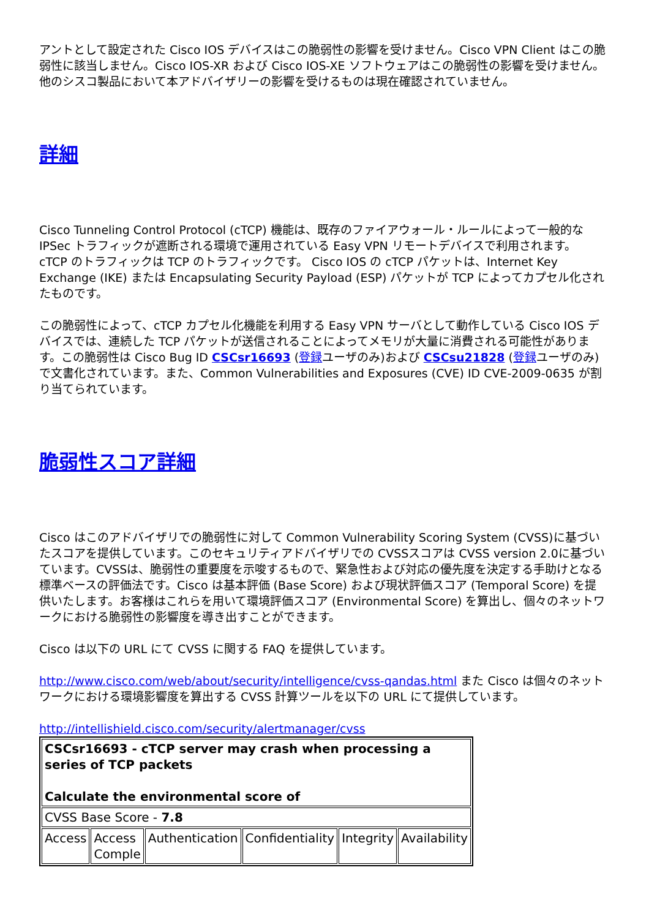アントとして設定された Cisco IOS デバイスはこの脆弱性の影響を受けません。Cisco VPN Client はこの脆弱性に該当しません。Cisco IOS-XR および Cisco IOS-XE ソフトウェアはこの脆弱性の影響を受けません。他のシスコ製品において本アドバイザリーの影響を受けるものは現在確認されていません。
詳細
Cisco Tunneling Control Protocol (cTCP) 機能は、既存のファイアウォール・ルールによって一般的な IPSec トラフィックが遮断される環境で運用されている Easy VPN リモートデバイスで利用されます。 cTCP のトラフィックは TCP のトラフィックです。 Cisco IOS の cTCP パケットは、Internet Key Exchange (IKE) または Encapsulating Security Payload (ESP) パケットが TCP によってカプセル化されたものです。
この脆弱性によって、cTCP カプセル化機能を利用する Easy VPN サーバとして動作している Cisco IOS デバイスでは、連続した TCP パケットが送信されることによってメモリが大量に消費される可能性があります。この脆弱性は Cisco Bug ID CSCsr16693 (登録ユーザのみ)および CSCsu21828 (登録ユーザのみ)で文書化されています。また、Common Vulnerabilities and Exposures (CVE) ID CVE-2009-0635 が割り当てられています。
脆弱性スコア詳細
Cisco はこのアドバイザリでの脆弱性に対して Common Vulnerability Scoring System (CVSS)に基づいたスコアを提供しています。このセキュリティアドバイザリでの CVSSスコアは CVSS version 2.0に基づいています。CVSSは、脆弱性の重要度を示唆するもので、緊急性および対応の優先度を決定する手助けとなる標準ベースの評価法です。Cisco は基本評価 (Base Score) および現状評価スコア (Temporal Score) を提供いたします。お客様はこれらを用いて環境評価スコア (Environmental Score) を算出し、個々のネットワークにおける脆弱性の影響度を導き出すことができます。
Cisco は以下の URL にて CVSS に関する FAQ を提供しています。
http://www.cisco.com/web/about/security/intelligence/cvss-qandas.html また Cisco は個々のネットワークにおける環境影響度を算出する CVSS 計算ツールを以下の URL にて提供しています。
http://intellishield.cisco.com/security/alertmanager/cvss
| CSCsr16693 - cTCP server may crash when processing a series of TCP packets Calculate the environmental score of | | | | | |
| CVSS Base Score - 7.8 | | | | | |
| Access | Access Comple | Authentication | Confidentiality | Integrity | Availability |